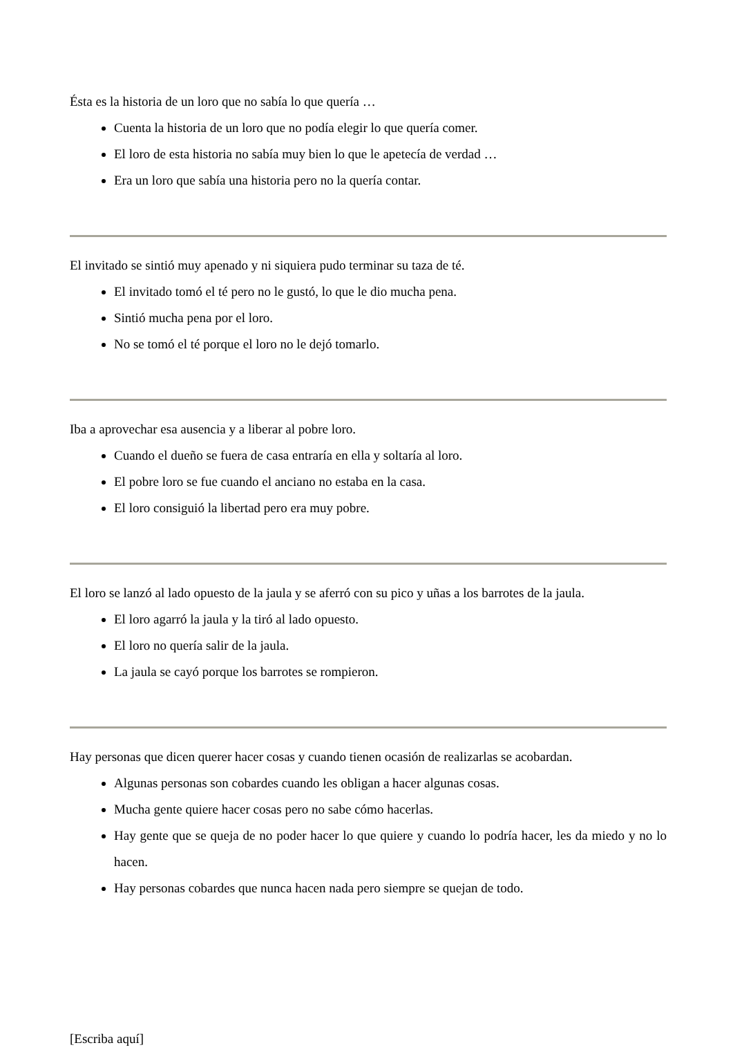Ésta es la historia de un loro que no sabía lo que quería …
Cuenta la historia de un loro que no podía elegir lo que quería comer.
El loro de esta historia no sabía muy bien lo que le apetecía de verdad …
Era un loro que sabía una historia pero no la quería contar.
El invitado se sintió muy apenado y ni siquiera pudo terminar su taza de té.
El invitado tomó el té pero no le gustó, lo que le dio mucha pena.
Sintió mucha pena por el loro.
No se tomó el té porque el loro no le dejó tomarlo.
Iba a aprovechar esa ausencia y a liberar al pobre loro.
Cuando el dueño se fuera de casa entraría en ella y soltaría al loro.
El pobre loro se fue cuando el anciano no estaba en la casa.
El loro consiguió la libertad pero era muy pobre.
El loro se lanzó al lado opuesto de la jaula y se aferró con su pico y uñas a los barrotes de la jaula.
El loro agarró la jaula y la tiró al lado opuesto.
El loro no quería salir de la jaula.
La jaula se cayó porque los barrotes se rompieron.
Hay personas que dicen querer hacer cosas y cuando tienen ocasión de realizarlas se acobardan.
Algunas personas son cobardes cuando les obligan a hacer algunas cosas.
Mucha gente quiere hacer cosas pero no sabe cómo hacerlas.
Hay gente que se queja de no poder hacer lo que quiere y cuando lo podría hacer, les da miedo y no lo hacen.
Hay personas cobardes que nunca hacen nada pero siempre se quejan de todo.
[Escriba aquí]